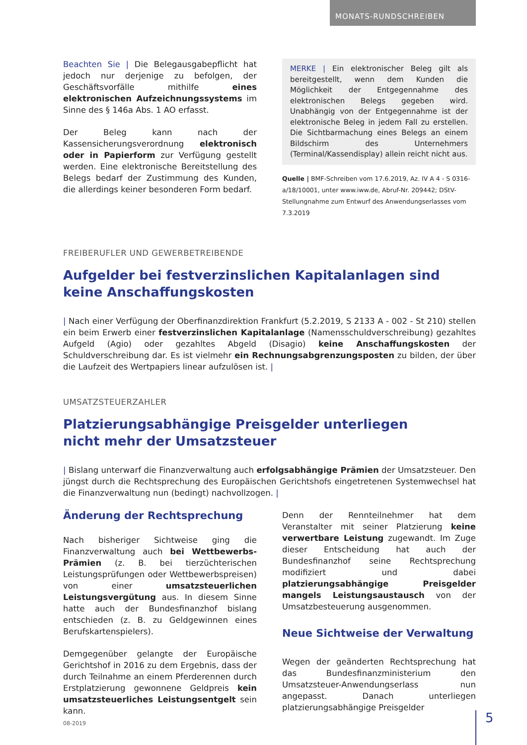MONATS-RUNDSCHREIBEN
Beachten Sie | Die Belegausgabepflicht hat jedoch nur derjenige zu befolgen, der Geschäftsvorfälle mithilfe eines elektronischen Aufzeichnungssystems im Sinne des § 146a Abs. 1 AO erfasst.
Der Beleg kann nach der Kassensicherungsverordnung elektronisch oder in Papierform zur Verfügung gestellt werden. Eine elektronische Bereitstellung des Belegs bedarf der Zustimmung des Kunden, die allerdings keiner besonderen Form bedarf.
MERKE | Ein elektronischer Beleg gilt als bereitgestellt, wenn dem Kunden die Möglichkeit der Entgegennahme des elektronischen Belegs gegeben wird. Unabhängig von der Entgegennahme ist der elektronische Beleg in jedem Fall zu erstellen. Die Sichtbarmachung eines Belegs an einem Bildschirm des Unternehmers (Terminal/Kassendisplay) allein reicht nicht aus.
Quelle | BMF-Schreiben vom 17.6.2019, Az. IV A 4 - S 0316-a/18/10001, unter www.iww.de, Abruf-Nr. 209442; DStV-Stellungnahme zum Entwurf des Anwendungserlasses vom 7.3.2019
FREIBERUFLER UND GEWERBETREIBENDE
Aufgelder bei festverzinslichen Kapitalanlagen sind
keine Anschaffungskosten
| Nach einer Verfügung der Oberfinanzdirektion Frankfurt (5.2.2019, S 2133 A - 002 - St 210) stellen ein beim Erwerb einer festverzinslichen Kapitalanlage (Namensschuldverschreibung) gezahltes Aufgeld (Agio) oder gezahltes Abgeld (Disagio) keine Anschaffungskosten der Schuldverschreibung dar. Es ist vielmehr ein Rechnungsabgrenzungsposten zu bilden, der über die Laufzeit des Wertpapiers linear aufzulösen ist. |
UMSATZSTEUERZAHLER
Platzierungsabhängige Preisgelder unterliegen
nicht mehr der Umsatzsteuer
| Bislang unterwarf die Finanzverwaltung auch erfolgsabhängige Prämien der Umsatzsteuer. Den jüngst durch die Rechtsprechung des Europäischen Gerichtshofs eingetretenen Systemwechsel hat die Finanzverwaltung nun (bedingt) nachvollzogen. |
Änderung der Rechtsprechung
Nach bisheriger Sichtweise ging die Finanzverwaltung auch bei Wettbewerbs-Prämien (z. B. bei tierzüchterischen Leistungsprüfungen oder Wettbewerbspreisen) von einer umsatzsteuerlichen Leistungsvergütung aus. In diesem Sinne hatte auch der Bundesfinanzhof bislang entschieden (z. B. zu Geldgewinnen eines Berufskartenspielers).
Demgegenüber gelangte der Europäische Gerichtshof in 2016 zu dem Ergebnis, dass der durch Teilnahme an einem Pferderennen durch Erstplatzierung gewonnene Geldpreis kein umsatzsteuerliches Leistungsentgelt sein kann.
Denn der Rennteilnehmer hat dem Veranstalter mit seiner Platzierung keine verwertbare Leistung zugewandt. Im Zuge dieser Entscheidung hat auch der Bundesfinanzhof seine Rechtsprechung modifiziert und dabei platzierungsabhängige Preisgelder mangels Leistungsaustausch von der Umsatzbesteuerung ausgenommen.
Neue Sichtweise der Verwaltung
Wegen der geänderten Rechtsprechung hat das Bundesfinanzministerium den Umsatzsteuer-Anwendungserlass nun angepasst. Danach unterliegen platzierungsabhängige Preisgelder
08-2019 5